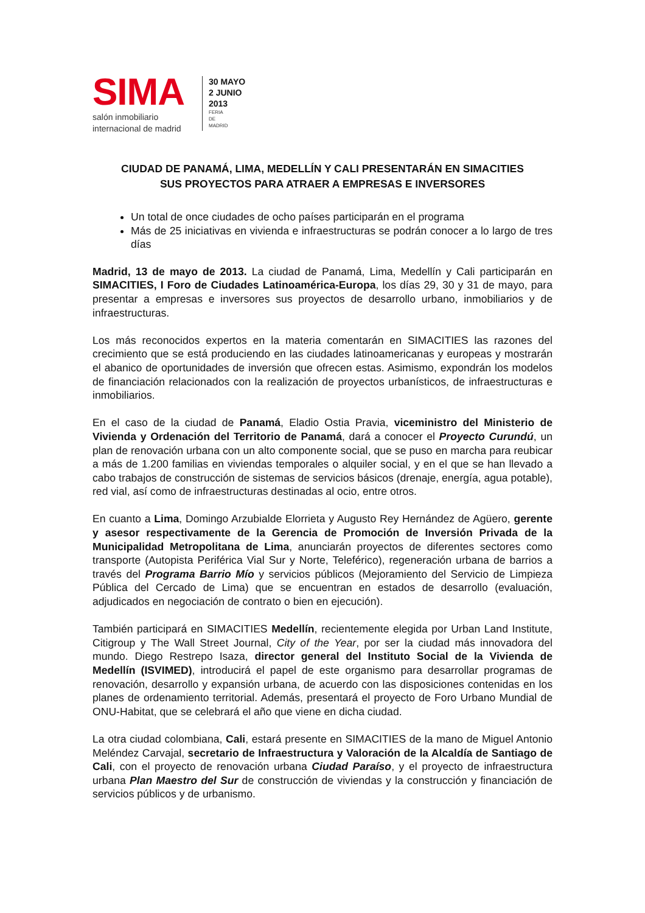SIMA
salón inmobiliario
internacional de madrid
30 MAYO
2 JUNIO
2013
FERIA
DE
MADRID
CIUDAD DE PANAMÁ, LIMA, MEDELLÍN Y CALI PRESENTARÁN EN SIMACITIES
SUS PROYECTOS PARA ATRAER A EMPRESAS E INVERSORES
Un total de once ciudades de ocho países participarán en el programa
Más de 25 iniciativas en vivienda e infraestructuras se podrán conocer a lo largo de tres días
Madrid, 13 de mayo de 2013. La ciudad de Panamá, Lima, Medellín y Cali participarán en SIMACITIES, I Foro de Ciudades Latinoamérica-Europa, los días 29, 30 y 31 de mayo, para presentar a empresas e inversores sus proyectos de desarrollo urbano, inmobiliarios y de infraestructuras.
Los más reconocidos expertos en la materia comentarán en SIMACITIES las razones del crecimiento que se está produciendo en las ciudades latinoamericanas y europeas y mostrarán el abanico de oportunidades de inversión que ofrecen estas. Asimismo, expondrán los modelos de financiación relacionados con la realización de proyectos urbanísticos, de infraestructuras e inmobiliarios.
En el caso de la ciudad de Panamá, Eladio Ostia Pravia, viceministro del Ministerio de Vivienda y Ordenación del Territorio de Panamá, dará a conocer el Proyecto Curundú, un plan de renovación urbana con un alto componente social, que se puso en marcha para reubicar a más de 1.200 familias en viviendas temporales o alquiler social, y en el que se han llevado a cabo trabajos de construcción de sistemas de servicios básicos (drenaje, energía, agua potable), red vial, así como de infraestructuras destinadas al ocio, entre otros.
En cuanto a Lima, Domingo Arzubialde Elorrieta y Augusto Rey Hernández de Agüero, gerente y asesor respectivamente de la Gerencia de Promoción de Inversión Privada de la Municipalidad Metropolitana de Lima, anunciarán proyectos de diferentes sectores como transporte (Autopista Periférica Vial Sur y Norte, Teleférico), regeneración urbana de barrios a través del Programa Barrio Mío y servicios públicos (Mejoramiento del Servicio de Limpieza Pública del Cercado de Lima) que se encuentran en estados de desarrollo (evaluación, adjudicados en negociación de contrato o bien en ejecución).
También participará en SIMACITIES Medellín, recientemente elegida por Urban Land Institute, Citigroup y The Wall Street Journal, City of the Year, por ser la ciudad más innovadora del mundo. Diego Restrepo Isaza, director general del Instituto Social de la Vivienda de Medellín (ISVIMED), introducirá el papel de este organismo para desarrollar programas de renovación, desarrollo y expansión urbana, de acuerdo con las disposiciones contenidas en los planes de ordenamiento territorial. Además, presentará el proyecto de Foro Urbano Mundial de ONU-Habitat, que se celebrará el año que viene en dicha ciudad.
La otra ciudad colombiana, Cali, estará presente en SIMACITIES de la mano de Miguel Antonio Meléndez Carvajal, secretario de Infraestructura y Valoración de la Alcaldía de Santiago de Cali, con el proyecto de renovación urbana Ciudad Paraíso, y el proyecto de infraestructura urbana Plan Maestro del Sur de construcción de viviendas y la construcción y financiación de servicios públicos y de urbanismo.